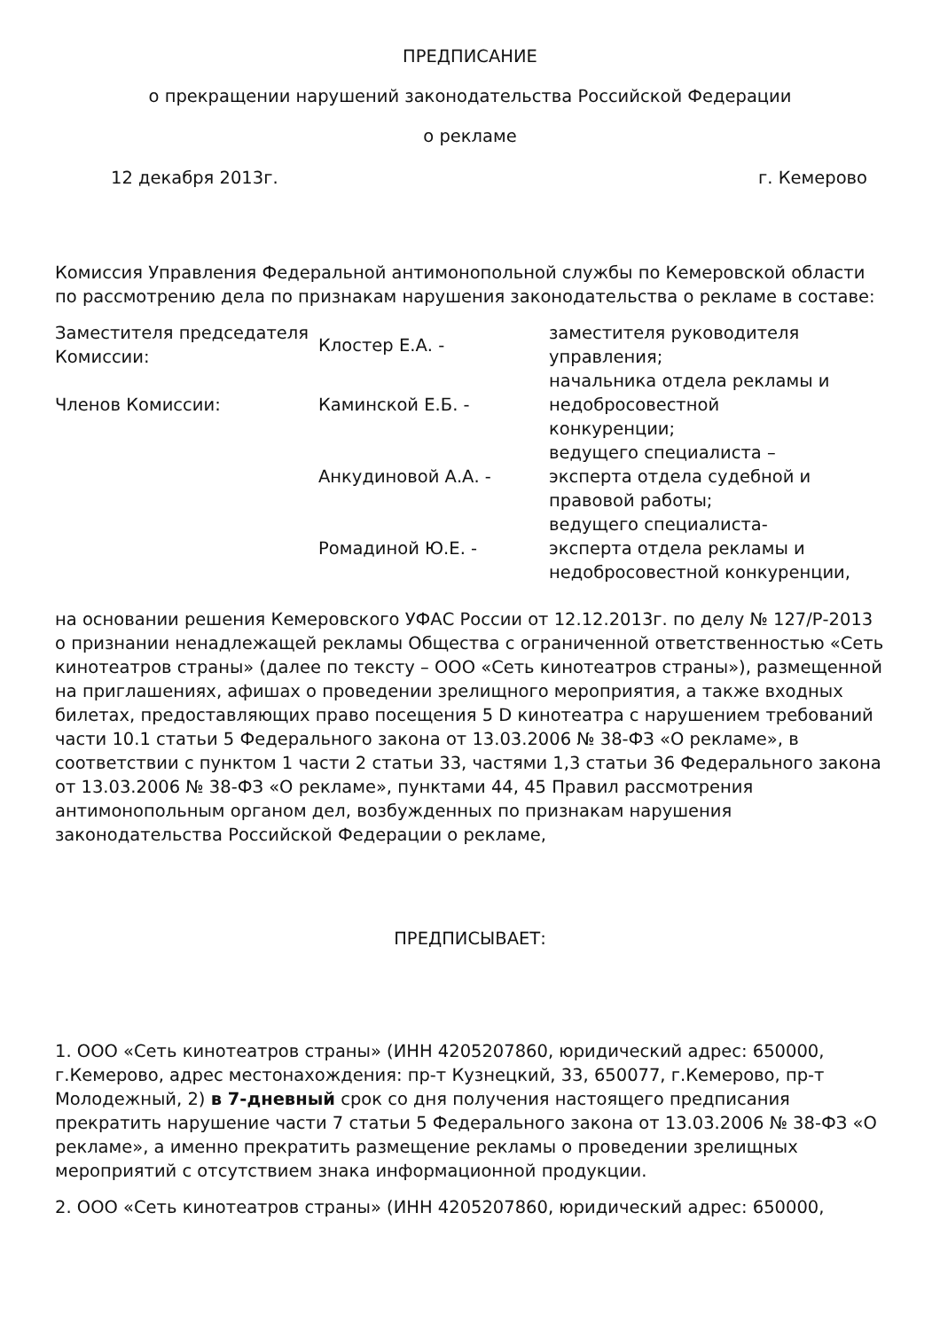ПРЕДПИСАНИЕ
о прекращении нарушений законодательства Российской Федерации
о рекламе
12 декабря 2013г. г. Кемерово
Комиссия Управления Федеральной антимонопольной службы по Кемеровской области по рассмотрению дела по признакам нарушения законодательства о рекламе в составе:
| Заместителя председателя Комиссии: | Клостер Е.А. - | заместителя руководителя управления; |
| Членов Комиссии: | Каминской Е.Б. - | начальника отдела рекламы и недобросовестной конкуренции; |
| | Анкудиновой А.А. - | ведущего специалиста – эксперта отдела судебной и правовой работы; |
| | Ромадиной Ю.Е. - | ведущего специалиста-эксперта отдела рекламы и недобросовестной конкуренции, |
на основании решения Кемеровского УФАС России от 12.12.2013г. по делу № 127/Р-2013 о признании ненадлежащей рекламы Общества с ограниченной ответственностью «Сеть кинотеатров страны» (далее по тексту – ООО «Сеть кинотеатров страны»), размещенной на приглашениях, афишах о проведении зрелищного мероприятия, а также входных билетах, предоставляющих право посещения 5 D кинотеатра с нарушением требований части 10.1 статьи 5 Федерального закона от 13.03.2006 № 38-ФЗ «О рекламе», в соответствии с пунктом 1 части 2 статьи 33, частями 1,3 статьи 36 Федерального закона от 13.03.2006 № 38-ФЗ «О рекламе», пунктами 44, 45 Правил рассмотрения антимонопольным органом дел, возбужденных по признакам нарушения законодательства Российской Федерации о рекламе,
ПРЕДПИСЫВАЕТ:
1. ООО «Сеть кинотеатров страны» (ИНН 4205207860, юридический адрес: 650000, г.Кемерово, адрес местонахождения: пр-т Кузнецкий, 33, 650077, г.Кемерово, пр-т Молодежный, 2) в 7-дневный срок со дня получения настоящего предписания прекратить нарушение части 7 статьи 5 Федерального закона от 13.03.2006 № 38-ФЗ «О рекламе», а именно прекратить размещение рекламы о проведении зрелищных мероприятий с отсутствием знака информационной продукции.
2. ООО «Сеть кинотеатров страны» (ИНН 4205207860, юридический адрес: 650000,